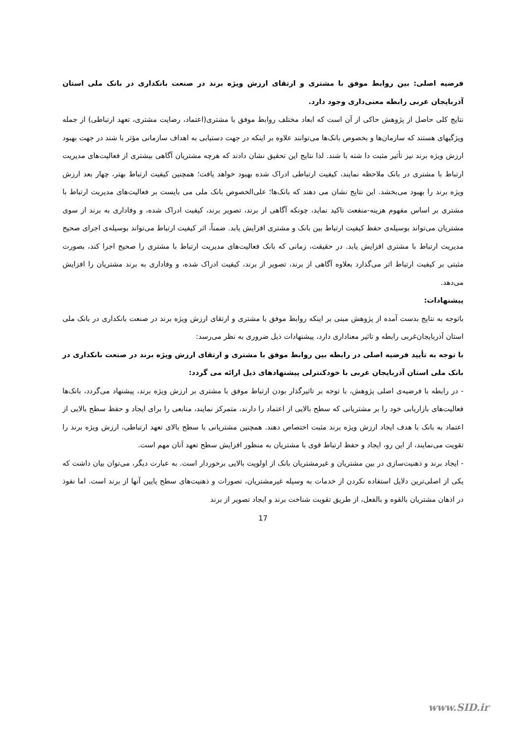فرضیه اصلی: بین روابط موفق با مشتری و ارتقای ارزش ویژه برند در صنعت بانکداری در بانک ملی استان آذربایجان غربی رابطه معنی‌داری وجود دارد.
نتایج کلی حاصل از پژوهش حاکی از آن است که ابعاد مختلف روابط موفق با مشتری(اعتماد، رضایت مشتری، تعهد ارتباطی) از جمله ویژگیهای هستند که سازمان‌ها و بخصوص بانک‌ها می‌توانند علاوه بر اینکه در جهت دستیابی به اهداف سازمانی مؤثر با شند در جهت بهبود ارزش ویژه برند نیز تأثیر مثبت دا شته با شند. لذا نتایج این تحقیق نشان دادند که هرچه مشتریان آگاهی بیشتری از فعالیت‌های مدیریت ارتباط با مشتری در بانک ملاحظه نمایند، کیفیت ارتباطی ادراک شده بهبود خواهد یافت؛ همچنین کیفیت ارتباط بهتر، چهار بعد ارزش ویژه برند را بهبود می‌بخشد. این نتایج نشان می دهند که بانک‌ها؛ علی‌الخصوص بانک ملی می بایست بر فعالیت‌های مدیریت ارتباط با مشتری بر اساس مفهوم هزینه-منفعت تاکید نماید، چونکه آگاهی از برند، تصویر برند، کیفیت ادراک شده، و وفاداری به برند از سوی مشتریان می‌تواند بوسیله‌ی حفظ کیفیت ارتباط بین بانک و مشتری افزایش یابد. ضمناً، اثر کیفیت ارتباط می‌تواند بوسیله‌ی اجرای صحیح مدیریت ارتباط با مشتری افزایش یابد. در حقیقت، زمانی که بانک فعالیت‌های مدیریت ارتباط با مشتری را صحیح اجرا کند، بصورت مثبتی بر کیفیت ارتباط اثر می‌گذارد بعلاوه آگاهی از برند، تصویر از برند، کیفیت ادراک شده، و وفاداری به برند مشتریان را افزایش می‌دهد.
پیشنهادات:
باتوجه به نتایج بدست آمده از پژوهش مبنی بر اینکه روابط موفق با مشتری و ارتقای ارزش ویژه برند در صنعت بانکداری در بانک ملی استان آذربایجان‌غربی رابطه و تاثیر معناداری دارد، پیشنهادات ذیل ضروری به نظر می‌رسد:
با توجه به تأیید فرضیه اصلی در رابطه بین روابط موفق با مشتری و ارتقای ارزش ویژه برند در صنعت بانکداری در بانک ملی استان آذربایجان غربی با خودکنترلی پیشنهادهای ذیل ارائه می گردد:
- در رابطه با فرضیه‌ی اصلی پژوهش، با توجه بر تاثیرگذار بودن ارتباط موفق با مشتری بر ارزش ویژه برند، پیشنهاد می‌گردد، بانک‌ها فعالیت‌های بازاریابی خود را بر مشتریانی که سطح بالایی از اعتماد را دارند، متمرکز نمایند، منابعی را برای ایجاد و حفظ سطح بالایی از اعتماد به بانک با هدف ایجاد ارزش ویژه برند مثبت اختصاص دهند. همچنین مشتریانی با سطح بالای تعهد ارتباطی، ارزش ویژه برند را تقویت می‌نمایند، از این رو، ایجاد و حفظ ارتباط قوی با مشتریان به منظور افزایش سطح تعهد آنان مهم است.
- ایجاد برند و ذهنیت‌سازی در بین مشتریان و غیرمشتریان بانک از اولویت بالایی برخوردار است. به عبارت دیگر، می‌توان بیان داشت که یکی از اصلی‌ترین دلایل استفاده نکردن از خدمات به وسیله غیرمشتریان، تصورات و ذهنیت‌های سطح پایین آنها از برند است. اما نفوذ در اذهان مشتریان بالقوه و بالفعل، از طریق تقویت شناخت برند و ایجاد تصویر از برند
17
www.SID.ir